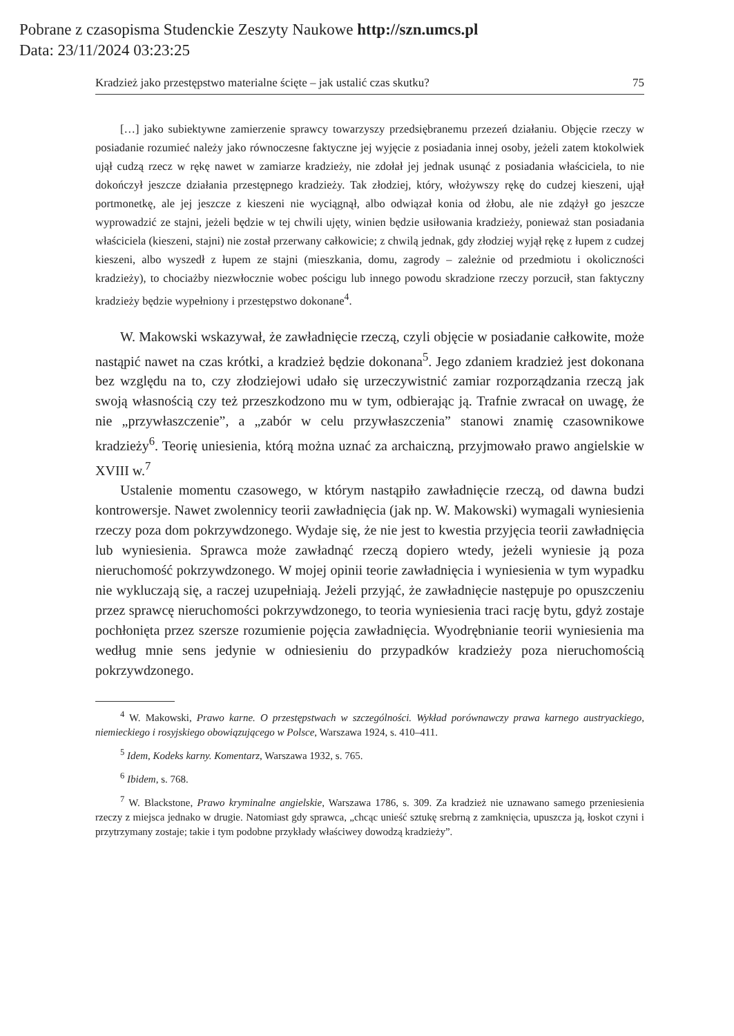Pobrane z czasopisma Studenckie Zeszyty Naukowe http://szn.umcs.pl
Data: 23/11/2024 03:23:25
Kradzież jako przestępstwo materialne ścięte – jak ustalić czas skutku? 75
[…] jako subiektywne zamierzenie sprawcy towarzyszy przedsiębranemu przezeń działaniu. Objęcie rzeczy w posiadanie rozumieć należy jako równoczesne faktyczne jej wyjęcie z posiadania innej osoby, jeżeli zatem ktokolwiek ujął cudzą rzecz w rękę nawet w zamiarze kradzieży, nie zdołał jej jednak usunąć z posiadania właściciela, to nie dokończył jeszcze działania przestępnego kradzieży. Tak złodziej, który, włożywszy rękę do cudzej kieszeni, ujął portmonetkę, ale jej jeszcze z kieszeni nie wyciągnął, albo odwiązał konia od żłobu, ale nie zdążył go jeszcze wyprowadzić ze stajni, jeżeli będzie w tej chwili ujęty, winien będzie usiłowania kradzieży, ponieważ stan posiadania właściciela (kieszeni, stajni) nie został przerwany całkowicie; z chwilą jednak, gdy złodziej wyjął rękę z łupem z cudzej kieszeni, albo wyszedł z łupem ze stajni (mieszkania, domu, zagrody – zależnie od przedmiotu i okoliczności kradzieży), to chociażby niezwłocznie wobec pościgu lub innego powodu skradzione rzeczy porzucił, stan faktyczny kradzieży będzie wypełniony i przestępstwo dokonane<sup>4</sup>.
W. Makowski wskazywał, że zawładnięcie rzeczą, czyli objęcie w posiadanie całkowite, może nastąpić nawet na czas krótki, a kradzież będzie dokonana<sup>5</sup>. Jego zdaniem kradzież jest dokonana bez względu na to, czy złodziejowi udało się urzeczywistnić zamiar rozporządzania rzeczą jak swoją własnością czy też przeszkodzono mu w tym, odbierając ją. Trafnie zwracał on uwagę, że nie „przywłaszczenie”, a „zabór w celu przywłaszczenia” stanowi znamię czasownikowe kradzieży<sup>6</sup>. Teorię uniesienia, którą można uznać za archaiczną, przyjmowało prawo angielskie w XVIII w.<sup>7</sup>
Ustalenie momentu czasowego, w którym nastąpiło zawładnięcie rzeczą, od dawna budzi kontrowersje. Nawet zwolennicy teorii zawładnięcia (jak np. W. Makowski) wymagali wyniesienia rzeczy poza dom pokrzywdzonego. Wydaje się, że nie jest to kwestia przyjęcia teorii zawładnięcia lub wyniesienia. Sprawca może zawładnąć rzeczą dopiero wtedy, jeżeli wyniesie ją poza nieruchomość pokrzywdzonego. W mojej opinii teorie zawładnięcia i wyniesienia w tym wypadku nie wykluczają się, a raczej uzupełniają. Jeżeli przyjąć, że zawładnięcie następuje po opuszczeniu przez sprawcę nieruchomości pokrzywdzonego, to teoria wyniesienia traci rację bytu, gdyż zostaje pochłonięta przez szersze rozumienie pojęcia zawładnięcia. Wyodrębnianie teorii wyniesienia ma według mnie sens jedynie w odniesieniu do przypadków kradzieży poza nieruchomością pokrzywdzonego.
<sup>4</sup> W. Makowski, Prawo karne. O przestępstwach w szczególności. Wykład porównawczy prawa karnego austryackiego, niemieckiego i rosyjskiego obowiązującego w Polsce, Warszawa 1924, s. 410–411.
<sup>5</sup> Idem, Kodeks karny. Komentarz, Warszawa 1932, s. 765.
<sup>6</sup> Ibidem, s. 768.
<sup>7</sup> W. Blackstone, Prawo kryminalne angielskie, Warszawa 1786, s. 309. Za kradzież nie uznawano samego przeniesienia rzeczy z miejsca jednako w drugie. Natomiast gdy sprawca, „chcąc unieść sztukę srebrną z zamknięcia, upuszcza ją, łoskot czyni i przytrzymany zostaje; takie i tym podobne przykłady właściwey dowodzą kradzieży”.